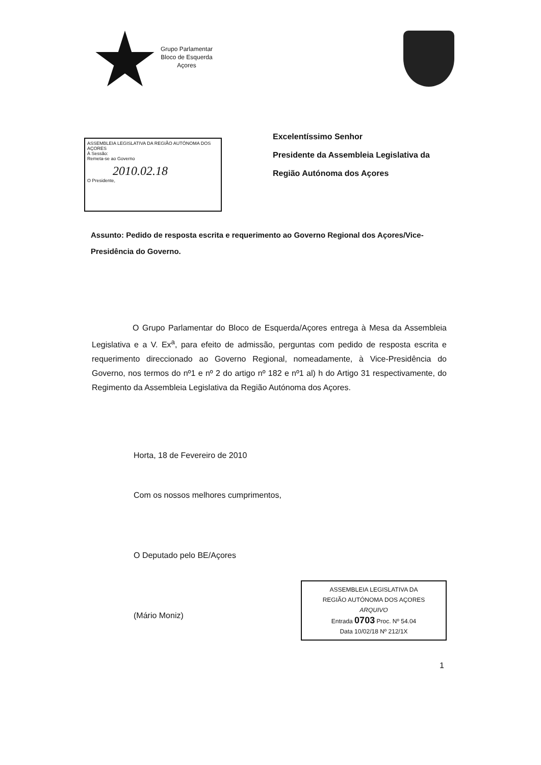Grupo Parlamentar
Bloco de Esquerda
Açores
ASSEMBLEIA LEGISLATIVA DA REGIÃO AUTÓNOMA DOS AÇORES
À Sessão:
Remeta-se ao Governo
2010.02.18
O Presidente,
Excelentíssimo Senhor
Presidente da Assembleia Legislativa da
Região Autónoma dos Açores
Assunto: Pedido de resposta escrita e requerimento ao Governo Regional dos Açores/Vice-Presidência do Governo.
O Grupo Parlamentar do Bloco de Esquerda/Açores entrega à Mesa da Assembleia Legislativa e a V. Ex<sup>a</sup>, para efeito de admissão, perguntas com pedido de resposta escrita e requerimento direccionado ao Governo Regional, nomeadamente, à Vice-Presidência do Governo, nos termos do nº1 e nº 2 do artigo nº 182 e nº1 al) h do Artigo 31 respectivamente, do Regimento da Assembleia Legislativa da Região Autónoma dos Açores.
Horta, 18 de Fevereiro de 2010
Com os nossos melhores cumprimentos,
O Deputado pelo BE/Açores
(Mário Moniz)
ASSEMBLEIA LEGISLATIVA DA
REGIÃO AUTÓNOMA DOS AÇORES
ARQUIVO
Entrada 0703 Proc. Nº 54.04
Data 10/02/18 Nº 212/1X
1